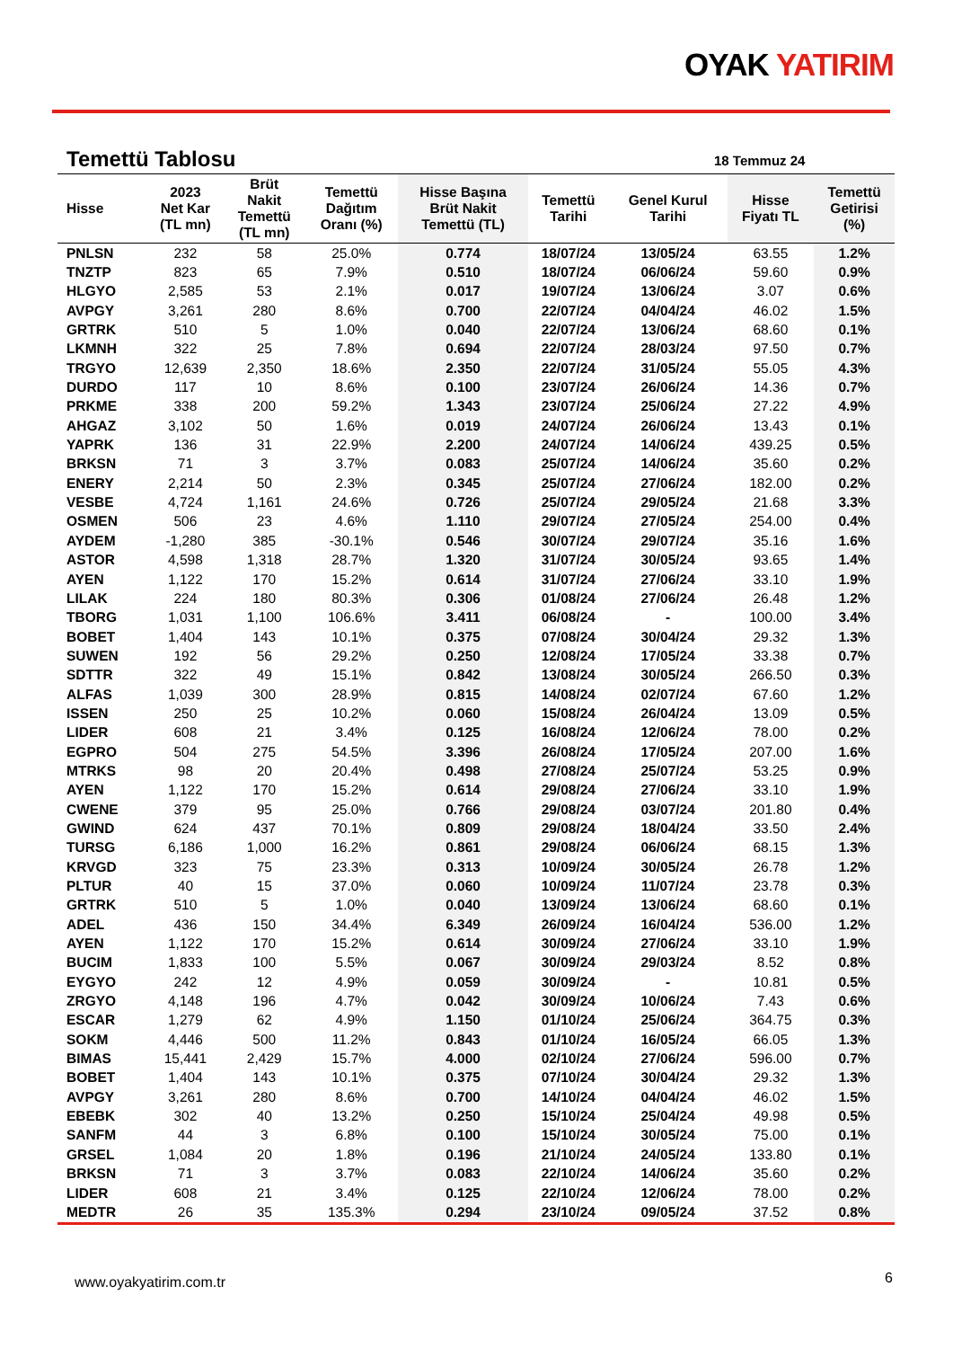OYAK YATIRIM
Temettü Tablosu 18 Temmuz 24
| Hisse | 2023 Net Kar (TL mn) | Brüt Nakit Temettü (TL mn) | Temettü Dağıtım Oranı (%) | Hisse Başına Brüt Nakit Temettü (TL) | Temettü Tarihi | Genel Kurul Tarihi | Hisse Fiyatı TL | Temettü Getirisi (%) |
| --- | --- | --- | --- | --- | --- | --- | --- | --- |
| PNLSN | 232 | 58 | 25.0% | 0.774 | 18/07/24 | 13/05/24 | 63.55 | 1.2% |
| TNZTP | 823 | 65 | 7.9% | 0.510 | 18/07/24 | 06/06/24 | 59.60 | 0.9% |
| HLGYO | 2,585 | 53 | 2.1% | 0.017 | 19/07/24 | 13/06/24 | 3.07 | 0.6% |
| AVPGY | 3,261 | 280 | 8.6% | 0.700 | 22/07/24 | 04/04/24 | 46.02 | 1.5% |
| GRTRK | 510 | 5 | 1.0% | 0.040 | 22/07/24 | 13/06/24 | 68.60 | 0.1% |
| LKMNH | 322 | 25 | 7.8% | 0.694 | 22/07/24 | 28/03/24 | 97.50 | 0.7% |
| TRGYO | 12,639 | 2,350 | 18.6% | 2.350 | 22/07/24 | 31/05/24 | 55.05 | 4.3% |
| DURDO | 117 | 10 | 8.6% | 0.100 | 23/07/24 | 26/06/24 | 14.36 | 0.7% |
| PRKME | 338 | 200 | 59.2% | 1.343 | 23/07/24 | 25/06/24 | 27.22 | 4.9% |
| AHGAZ | 3,102 | 50 | 1.6% | 0.019 | 24/07/24 | 26/06/24 | 13.43 | 0.1% |
| YAPRK | 136 | 31 | 22.9% | 2.200 | 24/07/24 | 14/06/24 | 439.25 | 0.5% |
| BRKSN | 71 | 3 | 3.7% | 0.083 | 25/07/24 | 14/06/24 | 35.60 | 0.2% |
| ENERY | 2,214 | 50 | 2.3% | 0.345 | 25/07/24 | 27/06/24 | 182.00 | 0.2% |
| VESBE | 4,724 | 1,161 | 24.6% | 0.726 | 25/07/24 | 29/05/24 | 21.68 | 3.3% |
| OSMEN | 506 | 23 | 4.6% | 1.110 | 29/07/24 | 27/05/24 | 254.00 | 0.4% |
| AYDEM | -1,280 | 385 | -30.1% | 0.546 | 30/07/24 | 29/07/24 | 35.16 | 1.6% |
| ASTOR | 4,598 | 1,318 | 28.7% | 1.320 | 31/07/24 | 30/05/24 | 93.65 | 1.4% |
| AYEN | 1,122 | 170 | 15.2% | 0.614 | 31/07/24 | 27/06/24 | 33.10 | 1.9% |
| LILAK | 224 | 180 | 80.3% | 0.306 | 01/08/24 | 27/06/24 | 26.48 | 1.2% |
| TBORG | 1,031 | 1,100 | 106.6% | 3.411 | 06/08/24 | - | 100.00 | 3.4% |
| BOBET | 1,404 | 143 | 10.1% | 0.375 | 07/08/24 | 30/04/24 | 29.32 | 1.3% |
| SUWEN | 192 | 56 | 29.2% | 0.250 | 12/08/24 | 17/05/24 | 33.38 | 0.7% |
| SDTTR | 322 | 49 | 15.1% | 0.842 | 13/08/24 | 30/05/24 | 266.50 | 0.3% |
| ALFAS | 1,039 | 300 | 28.9% | 0.815 | 14/08/24 | 02/07/24 | 67.60 | 1.2% |
| ISSEN | 250 | 25 | 10.2% | 0.060 | 15/08/24 | 26/04/24 | 13.09 | 0.5% |
| LIDER | 608 | 21 | 3.4% | 0.125 | 16/08/24 | 12/06/24 | 78.00 | 0.2% |
| EGPRO | 504 | 275 | 54.5% | 3.396 | 26/08/24 | 17/05/24 | 207.00 | 1.6% |
| MTRKS | 98 | 20 | 20.4% | 0.498 | 27/08/24 | 25/07/24 | 53.25 | 0.9% |
| AYEN | 1,122 | 170 | 15.2% | 0.614 | 29/08/24 | 27/06/24 | 33.10 | 1.9% |
| CWENE | 379 | 95 | 25.0% | 0.766 | 29/08/24 | 03/07/24 | 201.80 | 0.4% |
| GWIND | 624 | 437 | 70.1% | 0.809 | 29/08/24 | 18/04/24 | 33.50 | 2.4% |
| TURSG | 6,186 | 1,000 | 16.2% | 0.861 | 29/08/24 | 06/06/24 | 68.15 | 1.3% |
| KRVGD | 323 | 75 | 23.3% | 0.313 | 10/09/24 | 30/05/24 | 26.78 | 1.2% |
| PLTUR | 40 | 15 | 37.0% | 0.060 | 10/09/24 | 11/07/24 | 23.78 | 0.3% |
| GRTRK | 510 | 5 | 1.0% | 0.040 | 13/09/24 | 13/06/24 | 68.60 | 0.1% |
| ADEL | 436 | 150 | 34.4% | 6.349 | 26/09/24 | 16/04/24 | 536.00 | 1.2% |
| AYEN | 1,122 | 170 | 15.2% | 0.614 | 30/09/24 | 27/06/24 | 33.10 | 1.9% |
| BUCIM | 1,833 | 100 | 5.5% | 0.067 | 30/09/24 | 29/03/24 | 8.52 | 0.8% |
| EYGYO | 242 | 12 | 4.9% | 0.059 | 30/09/24 | - | 10.81 | 0.5% |
| ZRGYO | 4,148 | 196 | 4.7% | 0.042 | 30/09/24 | 10/06/24 | 7.43 | 0.6% |
| ESCAR | 1,279 | 62 | 4.9% | 1.150 | 01/10/24 | 25/06/24 | 364.75 | 0.3% |
| SOKM | 4,446 | 500 | 11.2% | 0.843 | 01/10/24 | 16/05/24 | 66.05 | 1.3% |
| BIMAS | 15,441 | 2,429 | 15.7% | 4.000 | 02/10/24 | 27/06/24 | 596.00 | 0.7% |
| BOBET | 1,404 | 143 | 10.1% | 0.375 | 07/10/24 | 30/04/24 | 29.32 | 1.3% |
| AVPGY | 3,261 | 280 | 8.6% | 0.700 | 14/10/24 | 04/04/24 | 46.02 | 1.5% |
| EBEBK | 302 | 40 | 13.2% | 0.250 | 15/10/24 | 25/04/24 | 49.98 | 0.5% |
| SANFM | 44 | 3 | 6.8% | 0.100 | 15/10/24 | 30/05/24 | 75.00 | 0.1% |
| GRSEL | 1,084 | 20 | 1.8% | 0.196 | 21/10/24 | 24/05/24 | 133.80 | 0.1% |
| BRKSN | 71 | 3 | 3.7% | 0.083 | 22/10/24 | 14/06/24 | 35.60 | 0.2% |
| LIDER | 608 | 21 | 3.4% | 0.125 | 22/10/24 | 12/06/24 | 78.00 | 0.2% |
| MEDTR | 26 | 35 | 135.3% | 0.294 | 23/10/24 | 09/05/24 | 37.52 | 0.8% |
www.oyakyatirim.com.tr 6